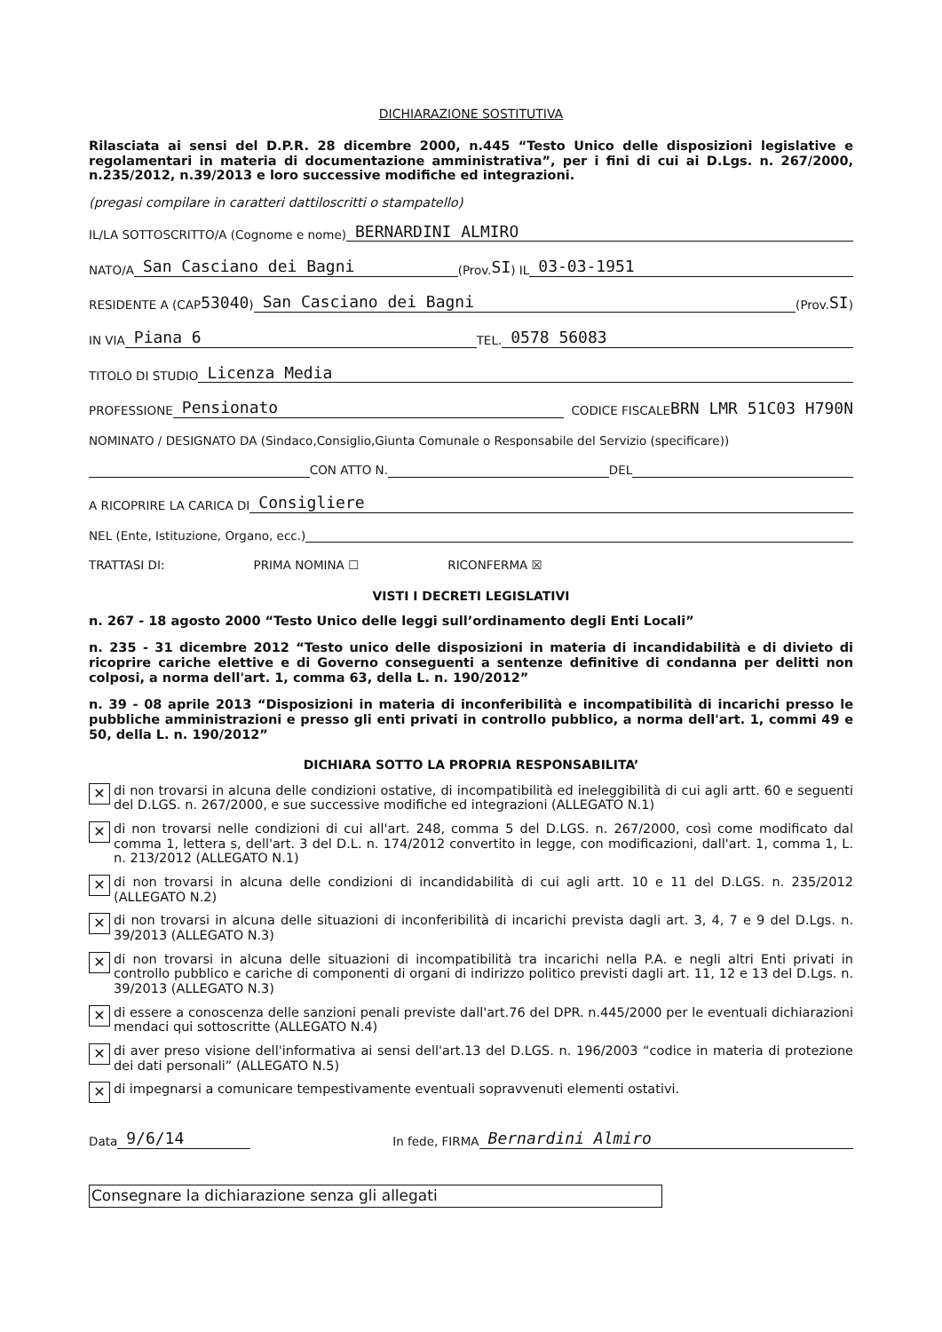DICHIARAZIONE SOSTITUTIVA
Rilasciata ai sensi del D.P.R. 28 dicembre 2000, n.445 “Testo Unico delle disposizioni legislative e regolamentari in materia di documentazione amministrativa”, per i fini di cui ai D.Lgs. n. 267/2000, n.235/2012, n.39/2013 e loro successive modifiche ed integrazioni.
(pregasi compilare in caratteri dattiloscritti o stampatello)
IL/LA SOTTOSCRITTO/A (Cognome e nome) BERNARDINI ALMIRO
NATO/A San Casciano dei Bagni (Prov. SI) IL 03-03-1951
RESIDENTE A (CAP 53040) San Casciano dei Bagni (Prov. SI)
IN VIA Piana 6 TEL. 0578 56083
TITOLO DI STUDIO Licenza Media
PROFESSIONE Pensionato CODICE FISCALE BRN LMR 51C03 H790N
NOMINATO / DESIGNATO DA (Sindaco,Consiglio,Giunta Comunale o Responsabile del Servizio (specificare))
CON ATTO N. DEL
A RICOPRIRE LA CARICA DI Consigliere
NEL (Ente, Istituzione, Organo, ecc.)
TRATTASI DI: PRIMA NOMINA ☐ RICONFERMA ☒
VISTI I DECRETI LEGISLATIVI
n. 267 - 18 agosto 2000 “Testo Unico delle leggi sull’ordinamento degli Enti Locali”
n. 235 - 31 dicembre 2012 “Testo unico delle disposizioni in materia di incandidabilità e di divieto di ricoprire cariche elettive e di Governo conseguenti a sentenze definitive di condanna per delitti non colposi, a norma dell'art. 1, comma 63, della L. n. 190/2012”
n. 39 - 08 aprile 2013 “Disposizioni in materia di inconferibilità e incompatibilità di incarichi presso le pubbliche amministrazioni e presso gli enti privati in controllo pubblico, a norma dell'art. 1, commi 49 e 50, della L. n. 190/2012”
DICHIARA SOTTO LA PROPRIA RESPONSABILITA’
✕ di non trovarsi in alcuna delle condizioni ostative, di incompatibilità ed ineleggibilità di cui agli artt. 60 e seguenti del D.LGS. n. 267/2000, e sue successive modifiche ed integrazioni (ALLEGATO N.1)
✕ di non trovarsi nelle condizioni di cui all'art. 248, comma 5 del D.LGS. n. 267/2000, così come modificato dal comma 1, lettera s, dell'art. 3 del D.L. n. 174/2012 convertito in legge, con modificazioni, dall'art. 1, comma 1, L. n. 213/2012 (ALLEGATO N.1)
✕ di non trovarsi in alcuna delle condizioni di incandidabilità di cui agli artt. 10 e 11 del D.LGS. n. 235/2012 (ALLEGATO N.2)
✕ di non trovarsi in alcuna delle situazioni di inconferibilità di incarichi prevista dagli art. 3, 4, 7 e 9 del D.Lgs. n. 39/2013 (ALLEGATO N.3)
✕ di non trovarsi in alcuna delle situazioni di incompatibilità tra incarichi nella P.A. e negli altri Enti privati in controllo pubblico e cariche di componenti di organi di indirizzo politico previsti dagli art. 11, 12 e 13 del D.Lgs. n. 39/2013 (ALLEGATO N.3)
✕ di essere a conoscenza delle sanzioni penali previste dall'art.76 del DPR. n.445/2000 per le eventuali dichiarazioni mendaci qui sottoscritte (ALLEGATO N.4)
✕ di aver preso visione dell'informativa ai sensi dell'art.13 del D.LGS. n. 196/2003 “codice in materia di protezione dei dati personali” (ALLEGATO N.5)
✕ di impegnarsi a comunicare tempestivamente eventuali sopravvenuti elementi ostativi.
Data 9/6/14 In fede, FIRMA Bernardini Almiro
Consegnare la dichiarazione senza gli allegati